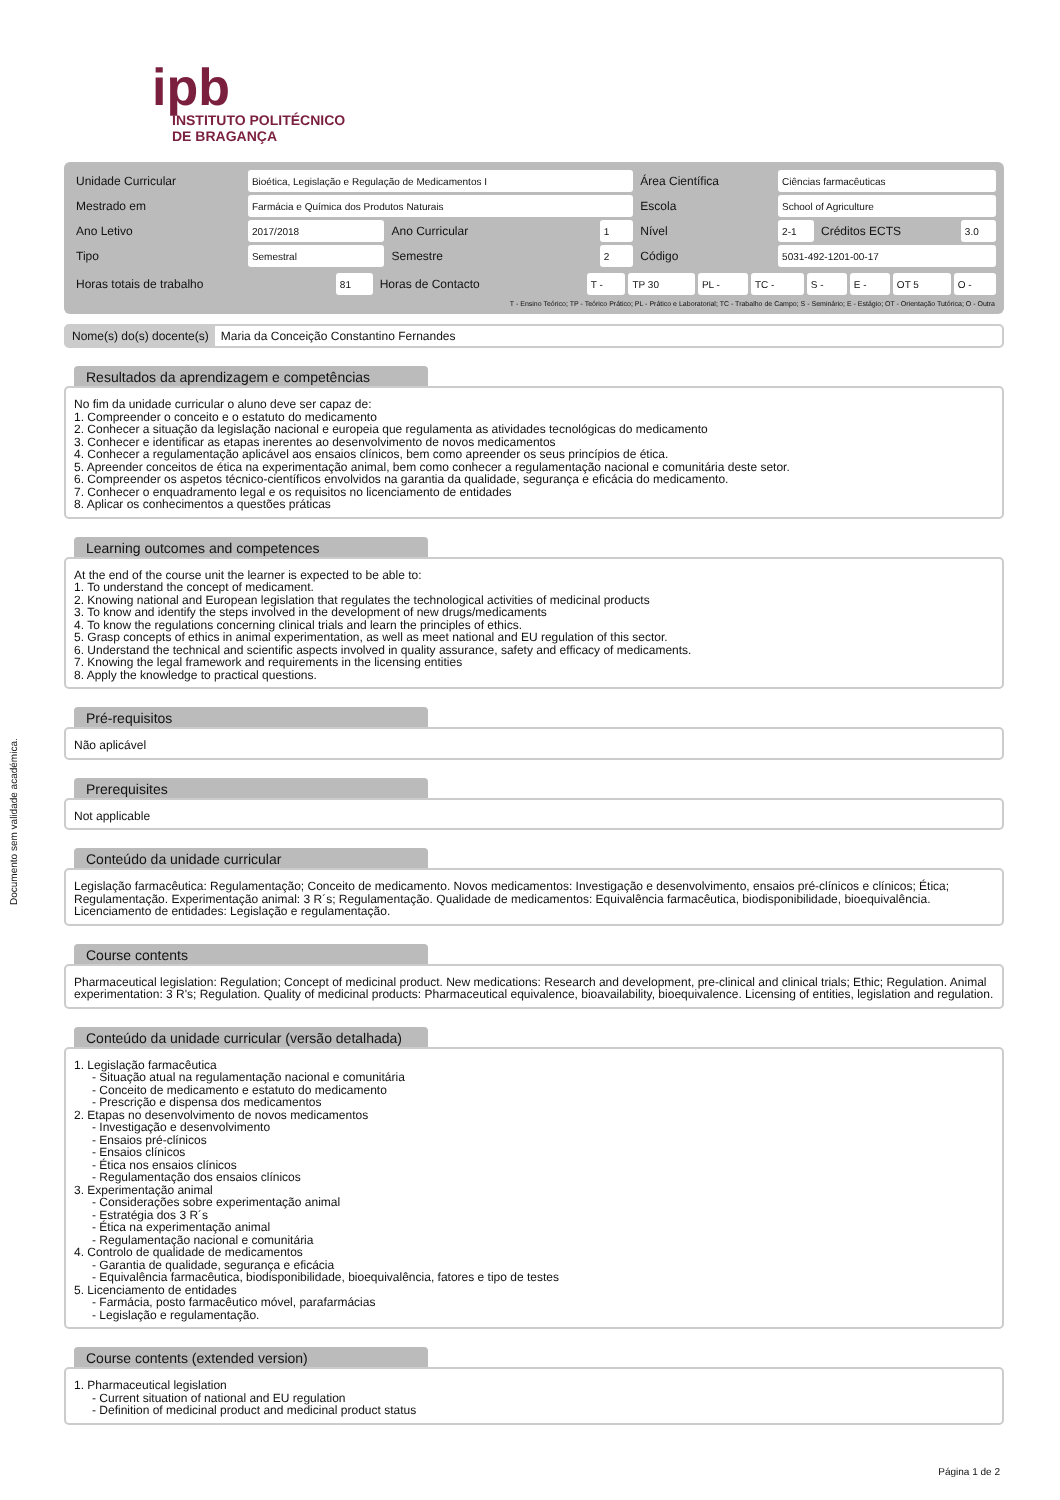ipb
INSTITUTO POLITÉCNICO
DE BRAGANÇA
Documento sem validade académica.
| Unidade Curricular | Bioética, Legislação e Regulação de Medicamentos I | | | Área Científica | Ciências farmacêuticas | | |
| Mestrado em | Farmácia e Química dos Produtos Naturais | | | Escola | School of Agriculture | | |
| Ano Letivo | 2017/2018 | Ano Curricular | 1 | Nível | 2-1 | Créditos ECTS | 3.0 |
| Tipo | Semestral | Semestre | 2 | Código | 5031-492-1201-00-17 | | |
| Horas totais de trabalho | 81 | Horas de Contacto | T - | TP 30 | PL - | TC - | S - | E - | OT 5 | O - |
T - Ensino Teórico; TP - Teórico Prático; PL - Prático e Laboratorial; TC - Trabalho de Campo; S - Seminário; E - Estágio; OT - Orientação Tutórica; O - Outra
Nome(s) do(s) docente(s) Maria da Conceição Constantino Fernandes
Resultados da aprendizagem e competências
No fim da unidade curricular o aluno deve ser capaz de:
1. Compreender o conceito e o estatuto do medicamento
2. Conhecer a situação da legislação nacional e europeia que regulamenta as atividades tecnológicas do medicamento
3. Conhecer e identificar as etapas inerentes ao desenvolvimento de novos medicamentos
4. Conhecer a regulamentação aplicável aos ensaios clínicos, bem como apreender os seus princípios de ética.
5. Apreender conceitos de ética na experimentação animal, bem como conhecer a regulamentação nacional e comunitária deste setor.
6. Compreender os aspetos técnico-científicos envolvidos na garantia da qualidade, segurança e eficácia do medicamento.
7. Conhecer o enquadramento legal e os requisitos no licenciamento de entidades
8. Aplicar os conhecimentos a questões práticas
Learning outcomes and competences
At the end of the course unit the learner is expected to be able to:
1. To understand the concept of medicament.
2. Knowing national and European legislation that regulates the technological activities of medicinal products
3. To know and identify the steps involved in the development of new drugs/medicaments
4. To know the regulations concerning clinical trials and learn the principles of ethics.
5. Grasp concepts of ethics in animal experimentation, as well as meet national and EU regulation of this sector.
6. Understand the technical and scientific aspects involved in quality assurance, safety and efficacy of medicaments.
7. Knowing the legal framework and requirements in the licensing entities
8. Apply the knowledge to practical questions.
Pré-requisitos
Não aplicável
Prerequisites
Not applicable
Conteúdo da unidade curricular
Legislação farmacêutica: Regulamentação; Conceito de medicamento. Novos medicamentos: Investigação e desenvolvimento, ensaios pré-clínicos e clínicos; Ética; Regulamentação. Experimentação animal: 3 R´s; Regulamentação. Qualidade de medicamentos: Equivalência farmacêutica, biodisponibilidade, bioequivalência. Licenciamento de entidades: Legislação e regulamentação.
Course contents
Pharmaceutical legislation: Regulation; Concept of medicinal product. New medications: Research and development, pre-clinical and clinical trials; Ethic; Regulation. Animal experimentation: 3 R's; Regulation. Quality of medicinal products: Pharmaceutical equivalence, bioavailability, bioequivalence. Licensing of entities, legislation and regulation.
Conteúdo da unidade curricular (versão detalhada)
1. Legislação farmacêutica
- Situação atual na regulamentação nacional e comunitária
- Conceito de medicamento e estatuto do medicamento
- Prescrição e dispensa dos medicamentos
2. Etapas no desenvolvimento de novos medicamentos
- Investigação e desenvolvimento
- Ensaios pré-clínicos
- Ensaios clínicos
- Ética nos ensaios clínicos
- Regulamentação dos ensaios clínicos
3. Experimentação animal
- Considerações sobre experimentação animal
- Estratégia dos 3 R´s
- Ética na experimentação animal
- Regulamentação nacional e comunitária
4. Controlo de qualidade de medicamentos
- Garantia de qualidade, segurança e eficácia
- Equivalência farmacêutica, biodisponibilidade, bioequivalência, fatores e tipo de testes
5. Licenciamento de entidades
- Farmácia, posto farmacêutico móvel, parafarmácias
- Legislação e regulamentação.
Course contents (extended version)
1. Pharmaceutical legislation
- Current situation of national and EU regulation
- Definition of medicinal product and medicinal product status
Página 1 de 2